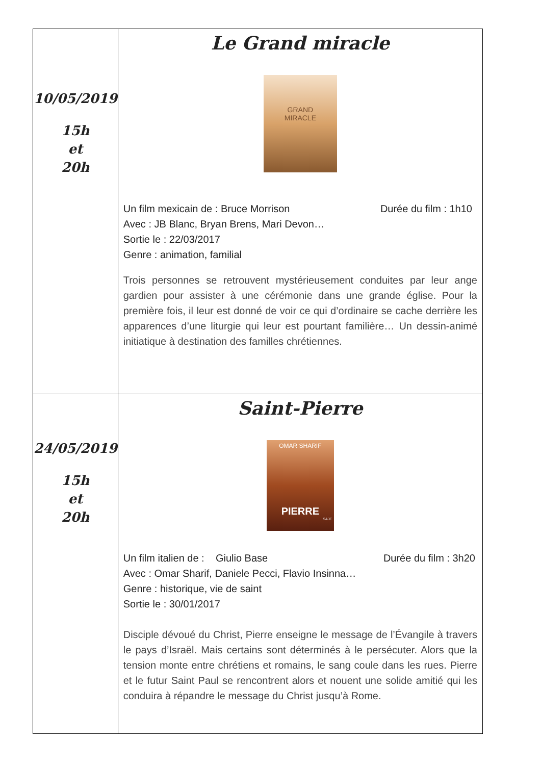| 10/05/2019 15h et 20h | Le Grand miracle GRAND MIRACLE Un film mexicain de : Bruce Morrison Durée du film : 1h10 Avec : JB Blanc, Bryan Brens, Mari Devon… Sortie le : 22/03/2017 Genre : animation, familial Trois personnes se retrouvent mystérieusement conduites par leur ange gardien pour assister à une cérémonie dans une grande église. Pour la première fois, il leur est donné de voir ce qui d’ordinaire se cache derrière les apparences d’une liturgie qui leur est pourtant familière… Un dessin-animé initiatique à destination des familles chrétiennes. |
| 24/05/2019 15h et 20h | Saint-Pierre OMAR SHARIF PIERRE SAJE Un film italien de : Giulio Base Durée du film : 3h20 Avec : Omar Sharif, Daniele Pecci, Flavio Insinna… Genre : historique, vie de saint Sortie le : 30/01/2017 Disciple dévoué du Christ, Pierre enseigne le message de l’Évangile à travers le pays d’Israël. Mais certains sont déterminés à le persécuter. Alors que la tension monte entre chrétiens et romains, le sang coule dans les rues. Pierre et le futur Saint Paul se rencontrent alors et nouent une solide amitié qui les conduira à répandre le message du Christ jusqu’à Rome. |